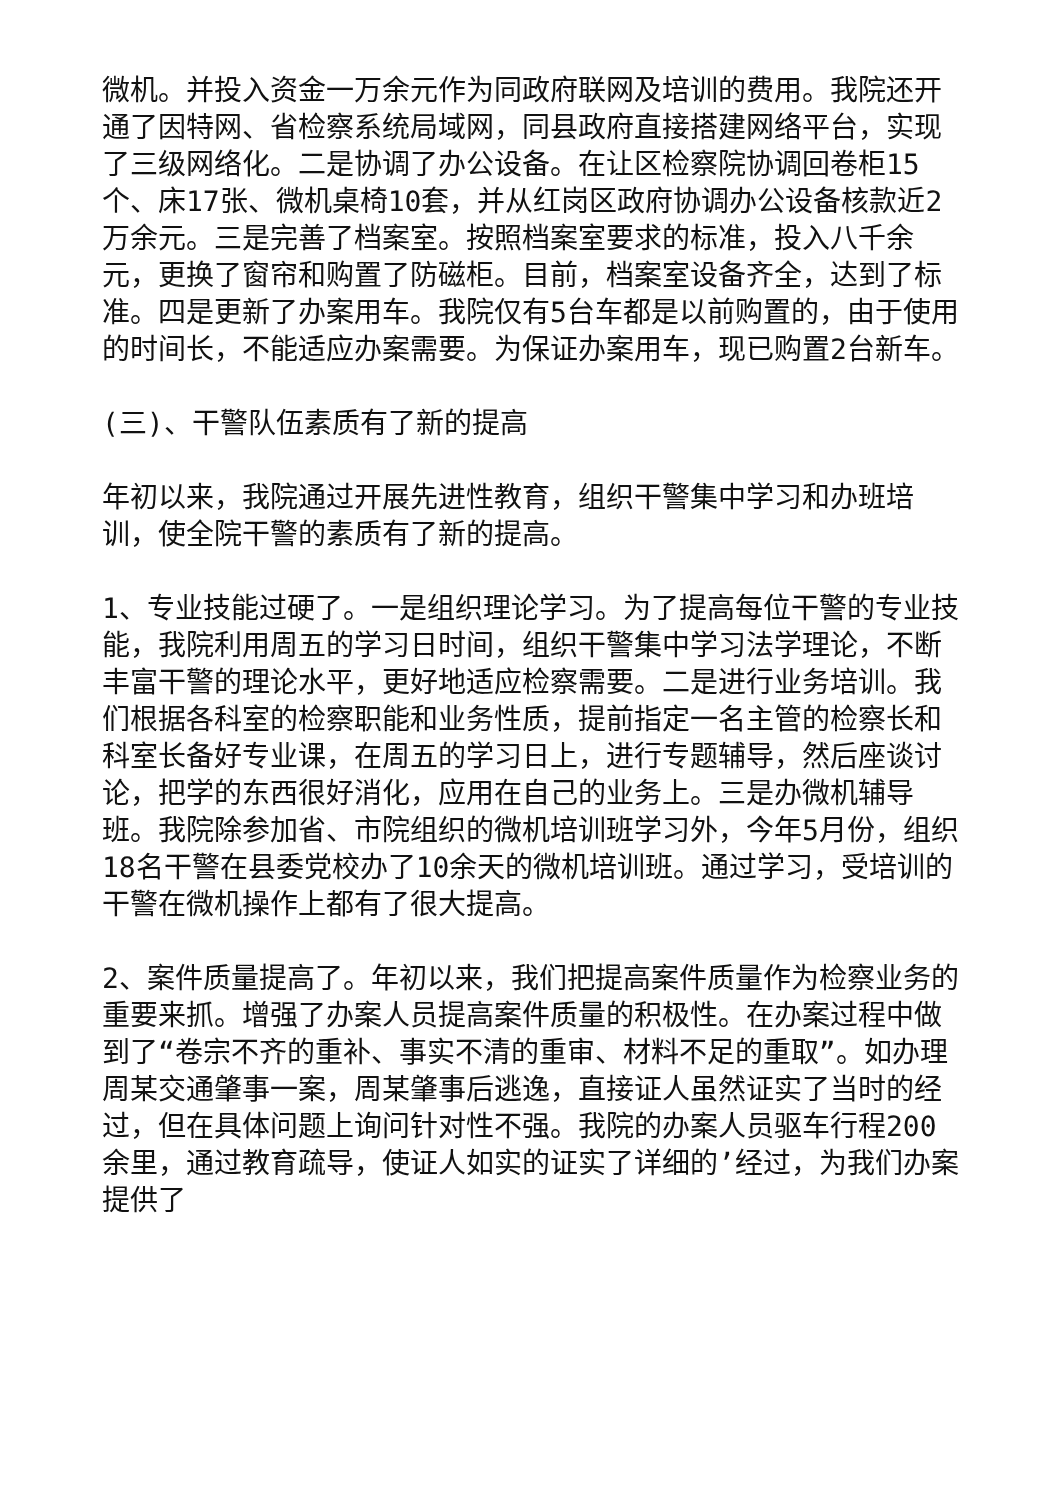微机。并投入资金一万余元作为同政府联网及培训的费用。我院还开通了因特网、省检察系统局域网，同县政府直接搭建网络平台，实现了三级网络化。二是协调了办公设备。在让区检察院协调回卷柜15个、床17张、微机桌椅10套，并从红岗区政府协调办公设备核款近2万余元。三是完善了档案室。按照档案室要求的标准，投入八千余元，更换了窗帘和购置了防磁柜。目前，档案室设备齐全，达到了标准。四是更新了办案用车。我院仅有5台车都是以前购置的，由于使用的时间长，不能适应办案需要。为保证办案用车，现已购置2台新车。
(三)、干警队伍素质有了新的提高
年初以来，我院通过开展先进性教育，组织干警集中学习和办班培训，使全院干警的素质有了新的提高。
1、专业技能过硬了。一是组织理论学习。为了提高每位干警的专业技能，我院利用周五的学习日时间，组织干警集中学习法学理论，不断丰富干警的理论水平，更好地适应检察需要。二是进行业务培训。我们根据各科室的检察职能和业务性质，提前指定一名主管的检察长和科室长备好专业课，在周五的学习日上，进行专题辅导，然后座谈讨论，把学的东西很好消化，应用在自己的业务上。三是办微机辅导班。我院除参加省、市院组织的微机培训班学习外，今年5月份，组织18名干警在县委党校办了10余天的微机培训班。通过学习，受培训的干警在微机操作上都有了很大提高。
2、案件质量提高了。年初以来，我们把提高案件质量作为检察业务的重要来抓。增强了办案人员提高案件质量的积极性。在办案过程中做到了“卷宗不齐的重补、事实不清的重审、材料不足的重取”。如办理周某交通肇事一案，周某肇事后逃逸，直接证人虽然证实了当时的经过，但在具体问题上询问针对性不强。我院的办案人员驱车行程200余里，通过教育疏导，使证人如实的证实了详细的’经过，为我们办案提供了